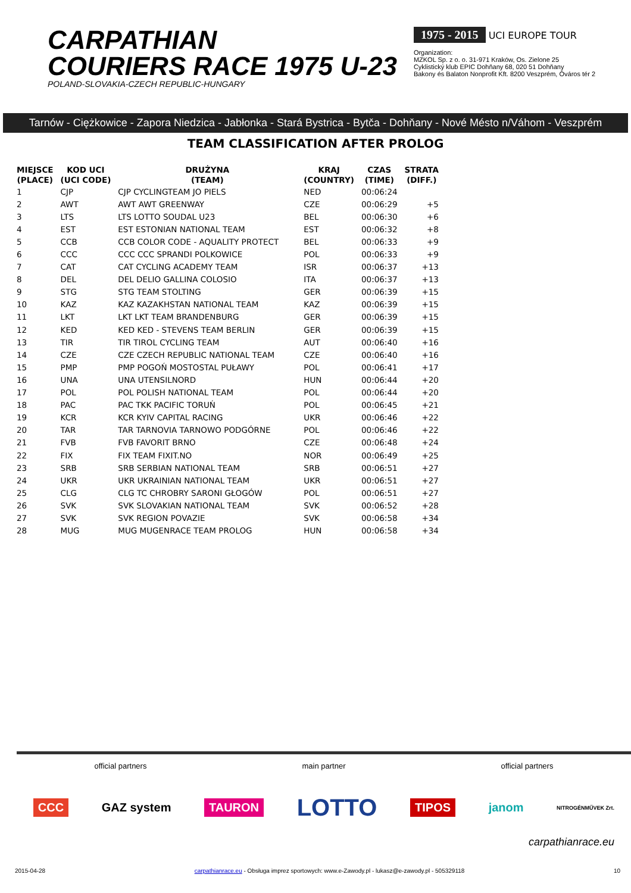CARPATHIAN
COURIERS RACE 1975 U-23
POLAND-SLOVAKIA-CZECH REPUBLIC-HUNGARY
1975 - 2015 UCI EUROPE TOUR
Organization:
MZKOL Sp. z o. o. 31-971 Kraków, Os. Zielone 25
Cyklistický klub EPIC Dohňany 68, 020 51 Dohňany
Bakony és Balaton Nonprofit Kft. 8200 Veszprém, Óváros tér 2
Tarnów - Ciężkowice - Zapora Niedzica - Jabłonka - Stará Bystrica - Bytča - Dohňany - Nové Mésto n/Váhom - Veszprém
TEAM CLASSIFICATION AFTER PROLOG
| MIEJSCE (PLACE) | KOD UCI (UCI CODE) | DRUŻYNA (TEAM) | KRAJ (COUNTRY) | CZAS (TIME) | STRATA (DIFF.) |
| --- | --- | --- | --- | --- | --- |
| 1 | CJP | CJP CYCLINGTEAM JO PIELS | NED | 00:06:24 | |
| 2 | AWT | AWT AWT GREENWAY | CZE | 00:06:29 | +5 |
| 3 | LTS | LTS LOTTO SOUDAL U23 | BEL | 00:06:30 | +6 |
| 4 | EST | EST ESTONIAN NATIONAL TEAM | EST | 00:06:32 | +8 |
| 5 | CCB | CCB COLOR CODE - AQUALITY PROTECT | BEL | 00:06:33 | +9 |
| 6 | CCC | CCC CCC SPRANDI POLKOWICE | POL | 00:06:33 | +9 |
| 7 | CAT | CAT CYCLING ACADEMY TEAM | ISR | 00:06:37 | +13 |
| 8 | DEL | DEL DELIO GALLINA COLOSIO | ITA | 00:06:37 | +13 |
| 9 | STG | STG TEAM STOLTING | GER | 00:06:39 | +15 |
| 10 | KAZ | KAZ KAZAKHSTAN NATIONAL TEAM | KAZ | 00:06:39 | +15 |
| 11 | LKT | LKT LKT TEAM BRANDENBURG | GER | 00:06:39 | +15 |
| 12 | KED | KED KED - STEVENS TEAM BERLIN | GER | 00:06:39 | +15 |
| 13 | TIR | TIR TIROL CYCLING TEAM | AUT | 00:06:40 | +16 |
| 14 | CZE | CZE CZECH REPUBLIC NATIONAL TEAM | CZE | 00:06:40 | +16 |
| 15 | PMP | PMP POGOŃ MOSTOSTAL PUŁAWY | POL | 00:06:41 | +17 |
| 16 | UNA | UNA UTENSILNORD | HUN | 00:06:44 | +20 |
| 17 | POL | POL POLISH NATIONAL TEAM | POL | 00:06:44 | +20 |
| 18 | PAC | PAC TKK PACIFIC TORUŃ | POL | 00:06:45 | +21 |
| 19 | KCR | KCR KYIV CAPITAL RACING | UKR | 00:06:46 | +22 |
| 20 | TAR | TAR TARNOVIA TARNOWO PODGÓRNE | POL | 00:06:46 | +22 |
| 21 | FVB | FVB FAVORIT BRNO | CZE | 00:06:48 | +24 |
| 22 | FIX | FIX TEAM FIXIT.NO | NOR | 00:06:49 | +25 |
| 23 | SRB | SRB SERBIAN NATIONAL TEAM | SRB | 00:06:51 | +27 |
| 24 | UKR | UKR UKRAINIAN NATIONAL TEAM | UKR | 00:06:51 | +27 |
| 25 | CLG | CLG TC CHROBRY SARONI GŁOGÓW | POL | 00:06:51 | +27 |
| 26 | SVK | SVK SLOVAKIAN NATIONAL TEAM | SVK | 00:06:52 | +28 |
| 27 | SVK | SVK REGION POVAZIE | SVK | 00:06:58 | +34 |
| 28 | MUG | MUG MUGENRACE TEAM PROLOG | HUN | 00:06:58 | +34 |
official partners main partner official partners
CCC GAZ system TAURON LOTTO TIPOS janom NITROGÉNMŰVEK Zrt.
carpathianrace.eu
2015-04-28 carpathianrace.eu - Obsługa imprez sportowych: www.e-Zawody.pl - lukasz@e-zawody.pl - 505329118 10